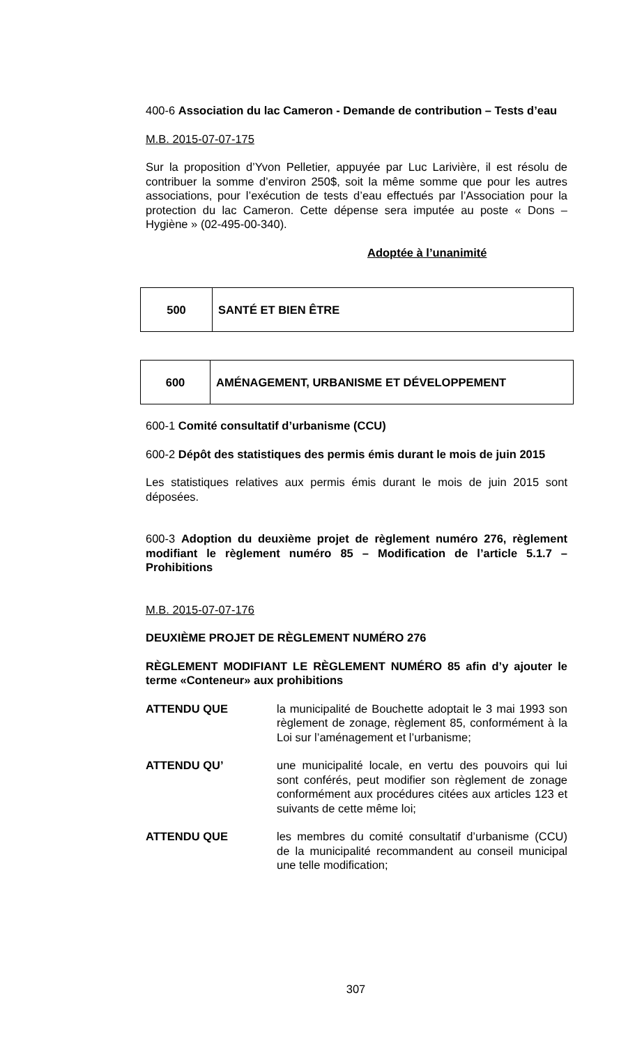400-6 Association du lac Cameron - Demande de contribution – Tests d’eau
M.B. 2015-07-07-175
Sur la proposition d’Yvon Pelletier, appuyée par Luc Larivière, il est résolu de contribuer la somme d’environ 250$, soit la même somme que pour les autres associations, pour l’exécution de tests d’eau effectués par l’Association pour la protection du lac Cameron. Cette dépense sera imputée au poste « Dons – Hygiène » (02-495-00-340).
Adoptée à l’unanimité
| 500 | SANTÉ ET BIEN ÊTRE |
| 600 | AMÉNAGEMENT, URBANISME ET DÉVELOPPEMENT |
600-1 Comité consultatif d’urbanisme (CCU)
600-2 Dépôt des statistiques des permis émis durant le mois de juin 2015
Les statistiques relatives aux permis émis durant le mois de juin 2015 sont déposées.
600-3 Adoption du deuxième projet de règlement numéro 276, règlement modifiant le règlement numéro 85 – Modification de l’article 5.1.7 – Prohibitions
M.B. 2015-07-07-176
DEUXIÈME PROJET DE RÈGLEMENT NUMÉRO 276
RÈGLEMENT MODIFIANT LE RÈGLEMENT NUMÉRO 85 afin d’y ajouter le terme «Conteneur» aux prohibitions
ATTENDU QUE la municipalité de Bouchette adoptait le 3 mai 1993 son règlement de zonage, règlement 85, conformément à la Loi sur l’aménagement et l’urbanisme;
ATTENDU QU’ une municipalité locale, en vertu des pouvoirs qui lui sont conférés, peut modifier son règlement de zonage conformément aux procédures citées aux articles 123 et suivants de cette même loi;
ATTENDU QUE les membres du comité consultatif d’urbanisme (CCU) de la municipalité recommandent au conseil municipal une telle modification;
307